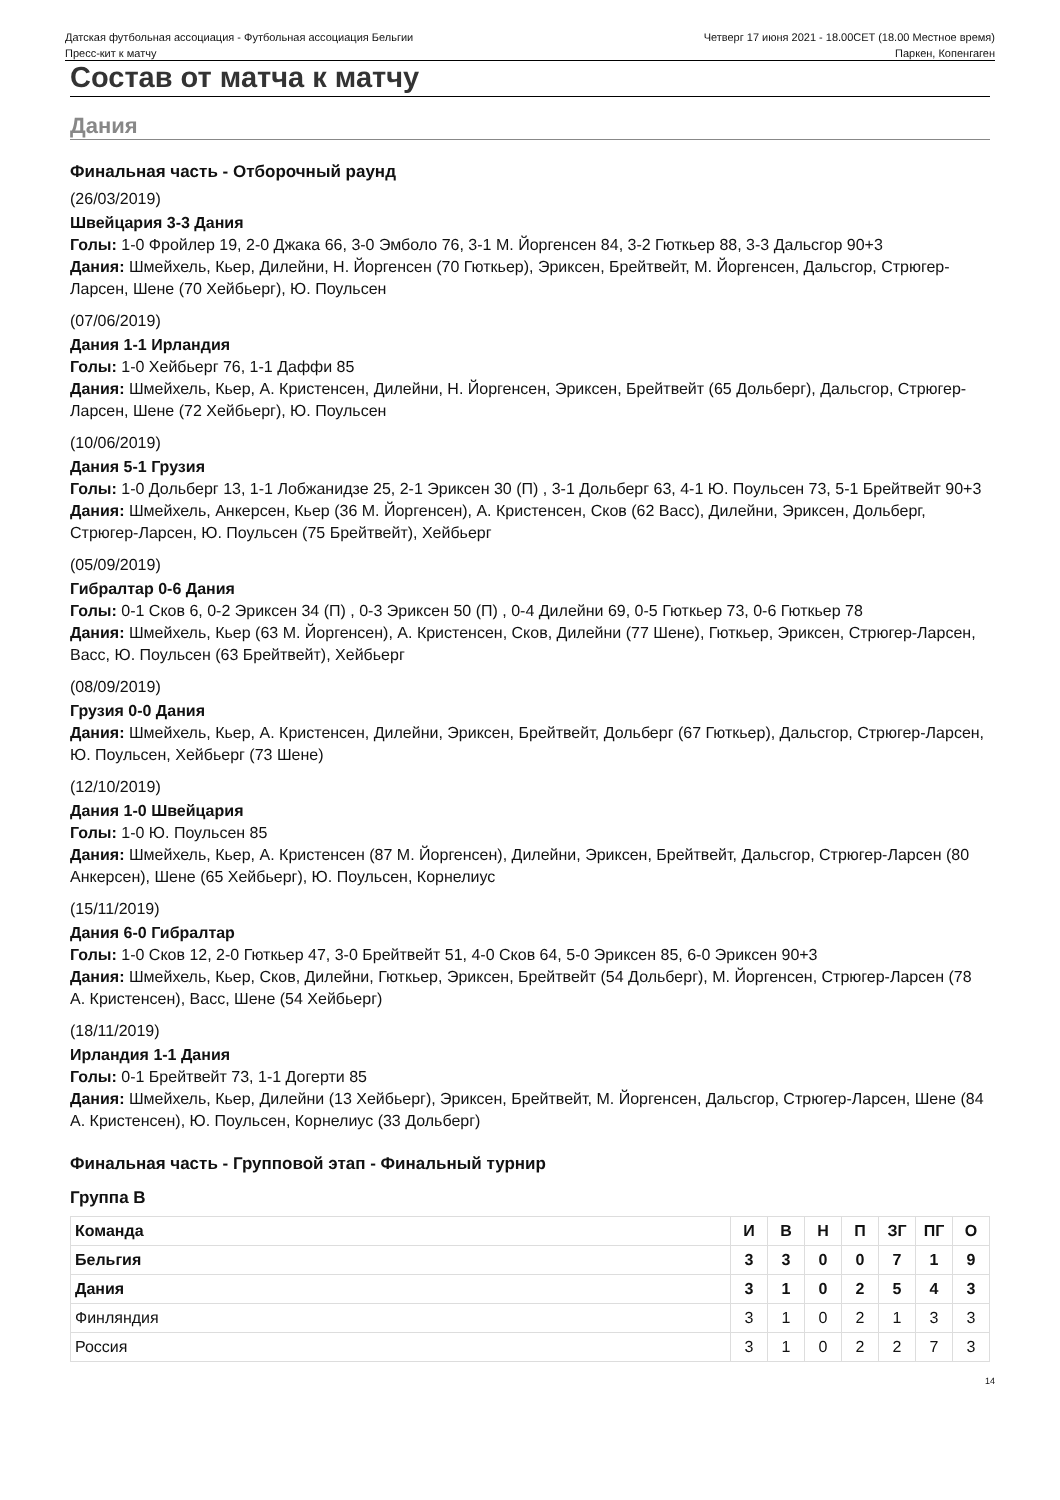Датская футбольная ассоциация - Футбольная ассоциация Бельгии
Четверг 17 июня 2021 - 18.00CET (18.00 Местное время)
Пресс-кит к матчу Паркен, Копенгаген
Состав от матча к матчу
Дания
Финальная часть - Отборочный раунд
(26/03/2019)
Швейцария 3-3 Дания
Голы: 1-0 Фройлер 19, 2-0 Джака 66, 3-0 Эмболо 76, 3-1 М. Йоргенсен 84, 3-2 Гюткьер 88, 3-3 Дальсгор 90+3
Дания: Шмейхель, Кьер, Дилейни, Н. Йоргенсен (70 Гюткьер), Эриксен, Брейтвейт, М. Йоргенсен, Дальсгор, Стрюгер-Ларсен, Шене (70 Хейбьерг), Ю. Поульсен
(07/06/2019)
Дания 1-1 Ирландия
Голы: 1-0 Хейбьерг 76, 1-1 Даффи 85
Дания: Шмейхель, Кьер, А. Кристенсен, Дилейни, Н. Йоргенсен, Эриксен, Брейтвейт (65 Дольберг), Дальсгор, Стрюгер-Ларсен, Шене (72 Хейбьерг), Ю. Поульсен
(10/06/2019)
Дания 5-1 Грузия
Голы: 1-0 Дольберг 13, 1-1 Лобжанидзе 25, 2-1 Эриксен 30 (П) , 3-1 Дольберг 63, 4-1 Ю. Поульсен 73, 5-1 Брейтвейт 90+3
Дания: Шмейхель, Анкерсен, Кьер (36 М. Йоргенсен), А. Кристенсен, Сков (62 Васс), Дилейни, Эриксен, Дольберг, Стрюгер-Ларсен, Ю. Поульсен (75 Брейтвейт), Хейбьерг
(05/09/2019)
Гибралтар 0-6 Дания
Голы: 0-1 Сков 6, 0-2 Эриксен 34 (П) , 0-3 Эриксен 50 (П) , 0-4 Дилейни 69, 0-5 Гюткьер 73, 0-6 Гюткьер 78
Дания: Шмейхель, Кьер (63 М. Йоргенсен), А. Кристенсен, Сков, Дилейни (77 Шене), Гюткьер, Эриксен, Стрюгер-Ларсен, Васс, Ю. Поульсен (63 Брейтвейт), Хейбьерг
(08/09/2019)
Грузия 0-0 Дания
Дания: Шмейхель, Кьер, А. Кристенсен, Дилейни, Эриксен, Брейтвейт, Дольберг (67 Гюткьер), Дальсгор, Стрюгер-Ларсен, Ю. Поульсен, Хейбьерг (73 Шене)
(12/10/2019)
Дания 1-0 Швейцария
Голы: 1-0 Ю. Поульсен 85
Дания: Шмейхель, Кьер, А. Кристенсен (87 М. Йоргенсен), Дилейни, Эриксен, Брейтвейт, Дальсгор, Стрюгер-Ларсен (80 Анкерсен), Шене (65 Хейбьерг), Ю. Поульсен, Корнелиус
(15/11/2019)
Дания 6-0 Гибралтар
Голы: 1-0 Сков 12, 2-0 Гюткьер 47, 3-0 Брейтвейт 51, 4-0 Сков 64, 5-0 Эриксен 85, 6-0 Эриксен 90+3
Дания: Шмейхель, Кьер, Сков, Дилейни, Гюткьер, Эриксен, Брейтвейт (54 Дольберг), М. Йоргенсен, Стрюгер-Ларсен (78 А. Кристенсен), Васс, Шене (54 Хейбьерг)
(18/11/2019)
Ирландия 1-1 Дания
Голы: 0-1 Брейтвейт 73, 1-1 Догерти 85
Дания: Шмейхель, Кьер, Дилейни (13 Хейбьерг), Эриксен, Брейтвейт, М. Йоргенсен, Дальсгор, Стрюгер-Ларсен, Шене (84 А. Кристенсен), Ю. Поульсен, Корнелиус (33 Дольберг)
Финальная часть - Групповой этап - Финальный турнир
Группа B
| Команда | И | В | Н | П | ЗГ | ПГ | О |
| --- | --- | --- | --- | --- | --- | --- | --- |
| Бельгия | 3 | 3 | 0 | 0 | 7 | 1 | 9 |
| Дания | 3 | 1 | 0 | 2 | 5 | 4 | 3 |
| Финляндия | 3 | 1 | 0 | 2 | 1 | 3 | 3 |
| Россия | 3 | 1 | 0 | 2 | 2 | 7 | 3 |
14